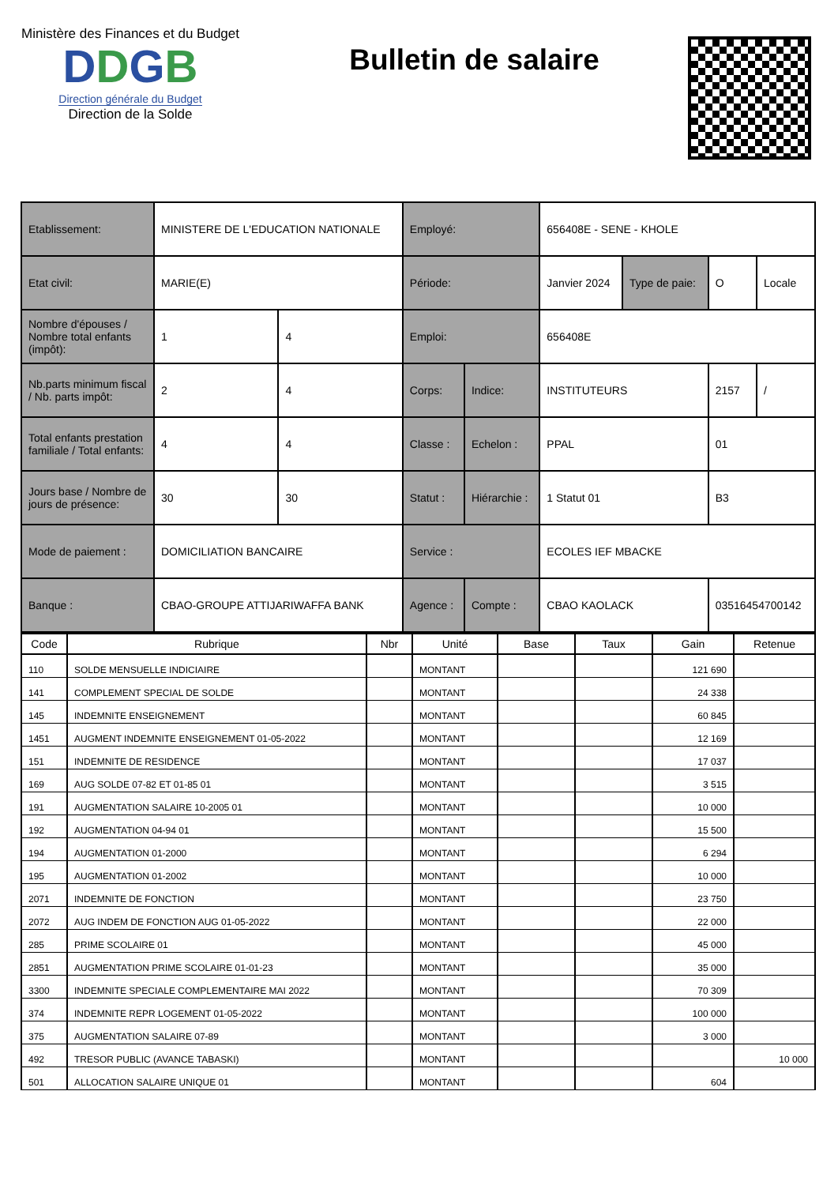Ministère des Finances et du Budget
DDGB
Direction générale du Budget
Direction de la Solde
Bulletin de salaire
| Etablissement: | MINISTERE DE L'EDUCATION NATIONALE | | Employé: | | 656408E - SENE - KHOLE | | | |
| Etat civil: | MARIE(E) | | Période: | | Janvier 2024 | Type de paie: | O | Locale |
| Nombre d'épouses / Nombre total enfants (impôt): | 1 | 4 | Emploi: | | 656408E | | | |
| Nb.parts minimum fiscal / Nb. parts impôt: | 2 | 4 | Corps: | Indice: | INSTITUTEURS | | 2157 | / |
| Total enfants prestation familiale / Total enfants: | 4 | 4 | Classe : | Echelon : | PPAL | | 01 | |
| Jours base / Nombre de jours de présence: | 30 | 30 | Statut : | Hiérarchie : | 1 Statut 01 | | B3 | |
| Mode de paiement : | DOMICILIATION BANCAIRE | | Service : | | ECOLES IEF MBACKE | | | |
| Banque : | CBAO-GROUPE ATTIJARIWAFFA BANK | | Agence : | Compte : | CBAO KAOLACK | | 03516454700142 | |
| Code | Rubrique | Nbr | Unité | Base | Taux | Gain | Retenue |
| --- | --- | --- | --- | --- | --- | --- | --- |
| 110 | SOLDE MENSUELLE INDICIAIRE | | MONTANT | | | 121 690 | |
| 141 | COMPLEMENT SPECIAL DE SOLDE | | MONTANT | | | 24 338 | |
| 145 | INDEMNITE ENSEIGNEMENT | | MONTANT | | | 60 845 | |
| 1451 | AUGMENT INDEMNITE ENSEIGNEMENT 01-05-2022 | | MONTANT | | | 12 169 | |
| 151 | INDEMNITE DE RESIDENCE | | MONTANT | | | 17 037 | |
| 169 | AUG SOLDE 07-82 ET 01-85 01 | | MONTANT | | | 3 515 | |
| 191 | AUGMENTATION SALAIRE 10-2005 01 | | MONTANT | | | 10 000 | |
| 192 | AUGMENTATION 04-94 01 | | MONTANT | | | 15 500 | |
| 194 | AUGMENTATION 01-2000 | | MONTANT | | | 6 294 | |
| 195 | AUGMENTATION 01-2002 | | MONTANT | | | 10 000 | |
| 2071 | INDEMNITE DE FONCTION | | MONTANT | | | 23 750 | |
| 2072 | AUG INDEM DE FONCTION AUG 01-05-2022 | | MONTANT | | | 22 000 | |
| 285 | PRIME SCOLAIRE 01 | | MONTANT | | | 45 000 | |
| 2851 | AUGMENTATION PRIME SCOLAIRE 01-01-23 | | MONTANT | | | 35 000 | |
| 3300 | INDEMNITE SPECIALE COMPLEMENTAIRE MAI 2022 | | MONTANT | | | 70 309 | |
| 374 | INDEMNITE REPR LOGEMENT 01-05-2022 | | MONTANT | | | 100 000 | |
| 375 | AUGMENTATION SALAIRE 07-89 | | MONTANT | | | 3 000 | |
| 492 | TRESOR PUBLIC (AVANCE TABASKI) | | MONTANT | | | | 10 000 |
| 501 | ALLOCATION SALAIRE UNIQUE 01 | | MONTANT | | | 604 | |